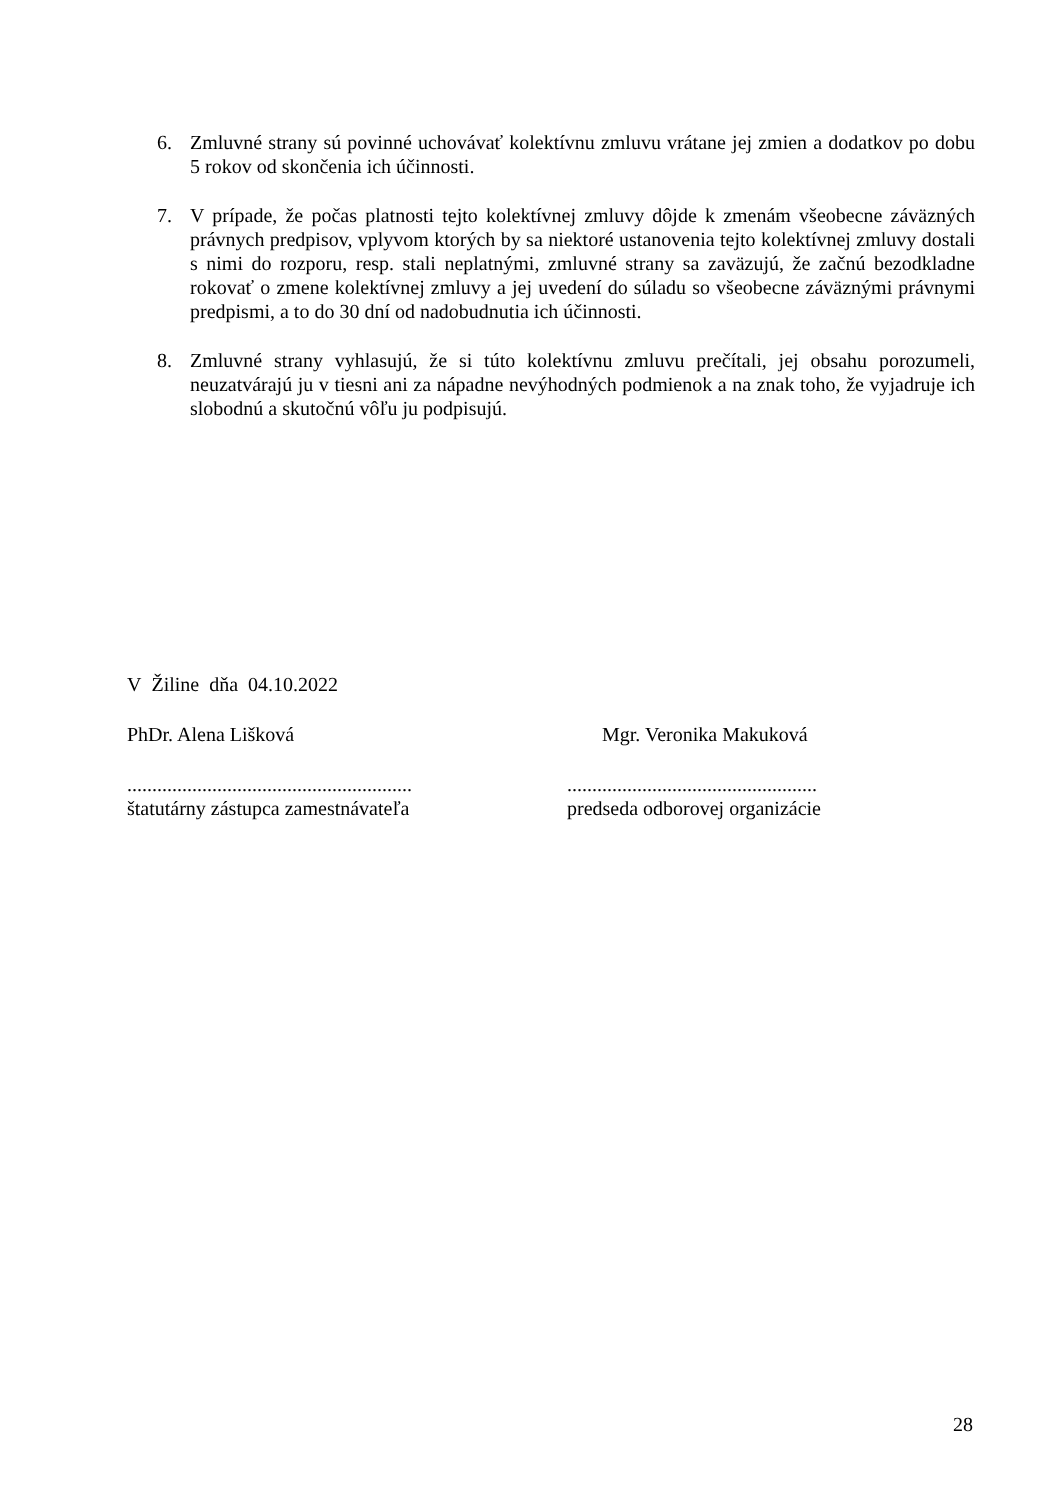6. Zmluvné strany sú povinné uchovávať kolektívnu zmluvu vrátane jej zmien a dodatkov po dobu 5 rokov od skončenia ich účinnosti.
7. V prípade, že počas platnosti tejto kolektívnej zmluvy dôjde k zmenám všeobecne záväzných právnych predpisov, vplyvom ktorých by sa niektoré ustanovenia tejto kolektívnej zmluvy dostali s nimi do rozporu, resp. stali neplatnými, zmluvné strany sa zaväzujú, že začnú bezodkladne rokovať o zmene kolektívnej zmluvy a jej uvedení do súladu so všeobecne záväznými právnymi predpismi, a to do 30 dní od nadobudnutia ich účinnosti.
8. Zmluvné strany vyhlasujú, že si túto kolektívnu zmluvu prečítali, jej obsahu porozumeli, neuzatvárajú ju v tiesni ani za nápadne nevýhodných podmienok a na znak toho, že vyjadruje ich slobodnú a skutočnú vôľu ju podpisujú.
V Žiline dňa 04.10.2022
PhDr. Alena Lišková Mgr. Veronika Makuková
...........................................................................................................
štatutárny zástupca zamestnávateľa predseda odborovej organizácie
28